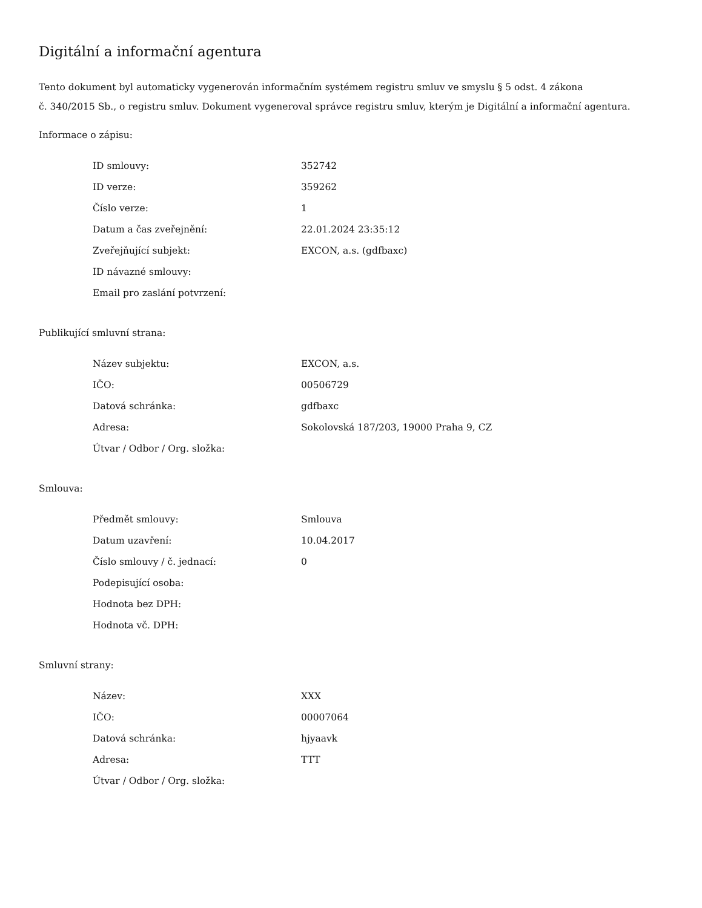Digitální a informační agentura
Tento dokument byl automaticky vygenerován informačním systémem registru smluv ve smyslu § 5 odst. 4 zákona
č. 340/2015 Sb., o registru smluv. Dokument vygeneroval správce registru smluv, kterým je Digitální a informační agentura.
Informace o zápisu:
| ID smlouvy: | 352742 |
| ID verze: | 359262 |
| Číslo verze: | 1 |
| Datum a čas zveřejnění: | 22.01.2024 23:35:12 |
| Zveřejňující subjekt: | EXCON, a.s. (gdfbaxc) |
| ID návazné smlouvy: | |
| Email pro zaslání potvrzení: | |
Publikující smluvní strana:
| Název subjektu: | EXCON, a.s. |
| IČO: | 00506729 |
| Datová schránka: | gdfbaxc |
| Adresa: | Sokolovská 187/203, 19000 Praha 9, CZ |
| Útvar / Odbor / Org. složka: | |
Smlouva:
| Předmět smlouvy: | Smlouva |
| Datum uzavření: | 10.04.2017 |
| Číslo smlouvy / č. jednací: | 0 |
| Podepisující osoba: | |
| Hodnota bez DPH: | |
| Hodnota vč. DPH: | |
Smluvní strany:
| Název: | XXX |
| IČO: | 00007064 |
| Datová schránka: | hjyaavk |
| Adresa: | TTT |
| Útvar / Odbor / Org. složka: | |